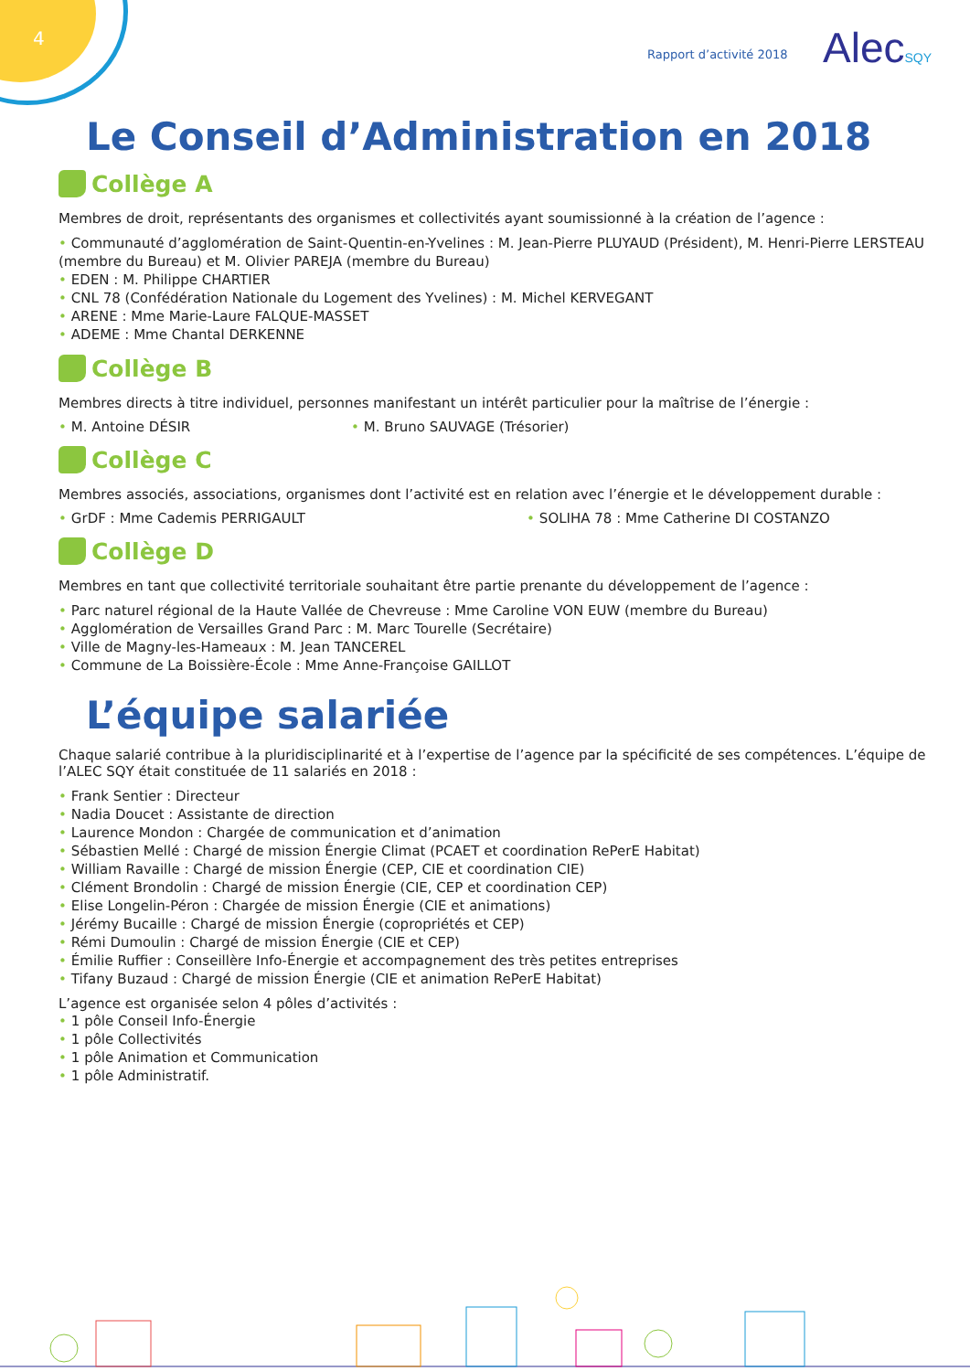4
Rapport d’activité 2018 AlecSQY
Le Conseil d’Administration en 2018
Collège A
Membres de droit, représentants des organismes et collectivités ayant soumissionné à la création de l’agence :
• Communauté d’agglomération de Saint-Quentin-en-Yvelines : M. Jean-Pierre PLUYAUD (Président), M. Henri-Pierre LERSTEAU (membre du Bureau) et M. Olivier PAREJA (membre du Bureau)
• EDEN : M. Philippe CHARTIER
• CNL 78 (Confédération Nationale du Logement des Yvelines) : M. Michel KERVEGANT
• ARENE : Mme Marie-Laure FALQUE-MASSET
• ADEME : Mme Chantal DERKENNE
Collège B
Membres directs à titre individuel, personnes manifestant un intérêt particulier pour la maîtrise de l’énergie :
• M. Antoine DÉSIR • M. Bruno SAUVAGE (Trésorier)
Collège C
Membres associés, associations, organismes dont l’activité est en relation avec l’énergie et le développement durable :
• GrDF : Mme Cademis PERRIGAULT • SOLIHA 78 : Mme Catherine DI COSTANZO
Collège D
Membres en tant que collectivité territoriale souhaitant être partie prenante du développement de l’agence :
• Parc naturel régional de la Haute Vallée de Chevreuse : Mme Caroline VON EUW (membre du Bureau)
• Agglomération de Versailles Grand Parc : M. Marc Tourelle (Secrétaire)
• Ville de Magny-les-Hameaux : M. Jean TANCEREL
• Commune de La Boissière-École : Mme Anne-Françoise GAILLOT
L’équipe salariée
Chaque salarié contribue à la pluridisciplinarité et à l’expertise de l’agence par la spécificité de ses compétences. L’équipe de l’ALEC SQY était constituée de 11 salariés en 2018 :
• Frank Sentier : Directeur
• Nadia Doucet : Assistante de direction
• Laurence Mondon : Chargée de communication et d’animation
• Sébastien Mellé : Chargé de mission Énergie Climat (PCAET et coordination RePerE Habitat)
• William Ravaille : Chargé de mission Énergie (CEP, CIE et coordination CIE)
• Clément Brondolin : Chargé de mission Énergie (CIE, CEP et coordination CEP)
• Elise Longelin-Péron : Chargée de mission Énergie (CIE et animations)
• Jérémy Bucaille : Chargé de mission Énergie (copropriétés et CEP)
• Rémi Dumoulin : Chargé de mission Énergie (CIE et CEP)
• Émilie Ruffier : Conseillère Info-Énergie et accompagnement des très petites entreprises
• Tifany Buzaud : Chargé de mission Énergie (CIE et animation RePerE Habitat)
L’agence est organisée selon 4 pôles d’activités :
• 1 pôle Conseil Info-Énergie
• 1 pôle Collectivités
• 1 pôle Animation et Communication
• 1 pôle Administratif.